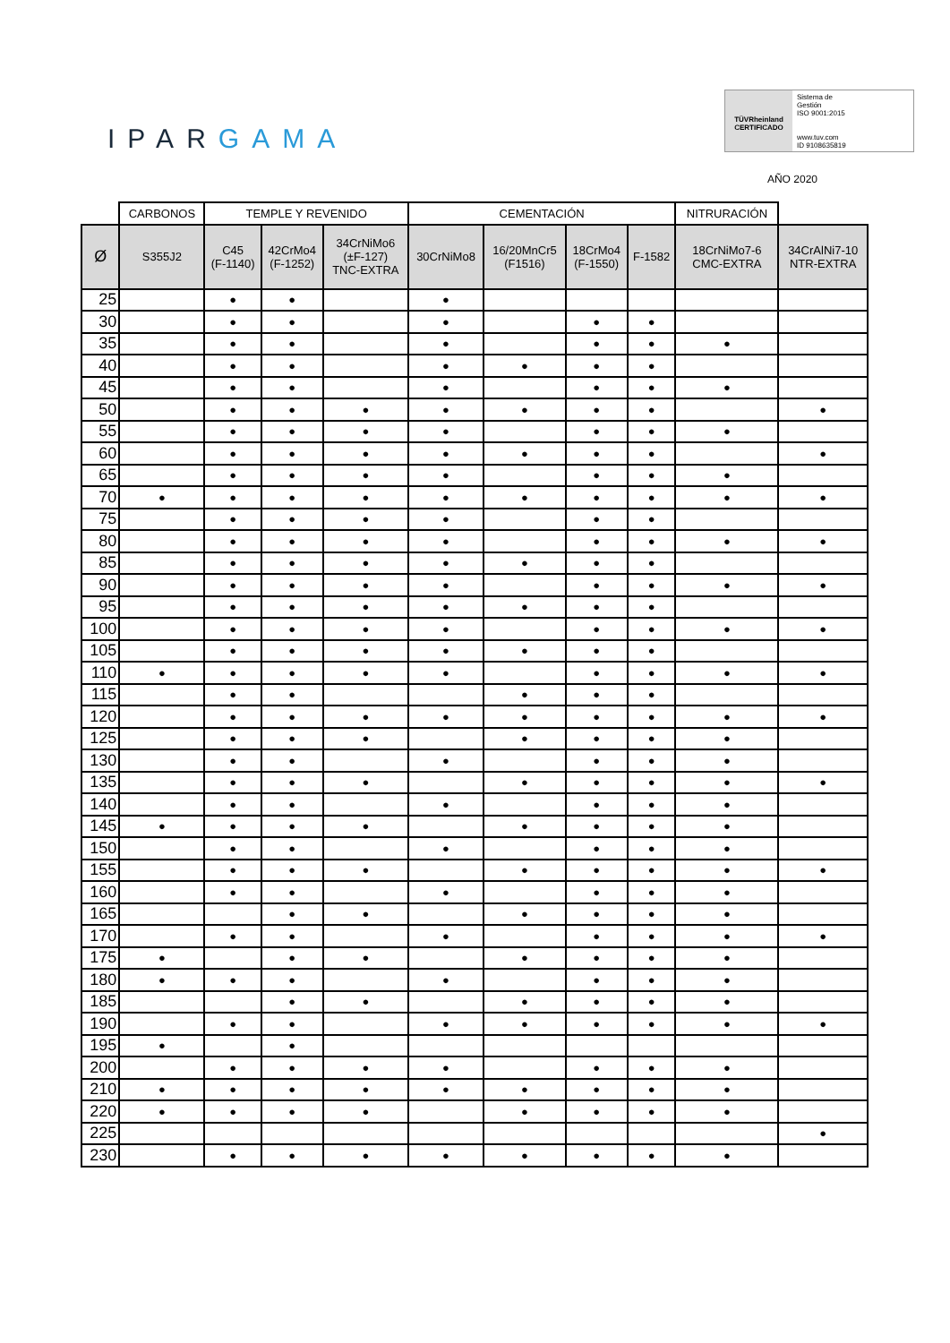IPARGAMA
TÜVRheinland
CERTIFICADO
Sistema de
Gestión
ISO 9001:2015
www.tuv.com
ID 9108635819
AÑO 2020
| | CARBONOS | TEMPLE Y REVENIDO | | | CEMENTACIÓN | | | | NITRURACIÓN | |
| --- | --- | --- | --- | --- | --- | --- | --- | --- | --- | --- |
| Ø | S355J2 | C45 (F-1140) | 42CrMo4 (F-1252) | 34CrNiMo6 (±F-127) TNC-EXTRA | 30CrNiMo8 | 16/20MnCr5 (F1516) | 18CrMo4 (F-1550) | F-1582 | 18CrNiMo7-6 CMC-EXTRA | 34CrAlNi7-10 NTR-EXTRA |
| 25 | | ● | ● | | ● | | | | | |
| 30 | | ● | ● | | ● | | ● | ● | | |
| 35 | | ● | ● | | ● | | ● | ● | ● | |
| 40 | | ● | ● | | ● | ● | ● | ● | | |
| 45 | | ● | ● | | ● | | ● | ● | ● | |
| 50 | | ● | ● | ● | ● | ● | ● | ● | | ● |
| 55 | | ● | ● | ● | ● | | ● | ● | ● | |
| 60 | | ● | ● | ● | ● | ● | ● | ● | | ● |
| 65 | | ● | ● | ● | ● | | ● | ● | ● | |
| 70 | ● | ● | ● | ● | ● | ● | ● | ● | ● | ● |
| 75 | | ● | ● | ● | ● | | ● | ● | | |
| 80 | | ● | ● | ● | ● | | ● | ● | ● | ● |
| 85 | | ● | ● | ● | ● | ● | ● | ● | | |
| 90 | | ● | ● | ● | ● | | ● | ● | ● | ● |
| 95 | | ● | ● | ● | ● | ● | ● | ● | | |
| 100 | | ● | ● | ● | ● | | ● | ● | ● | ● |
| 105 | | ● | ● | ● | ● | ● | ● | ● | | |
| 110 | ● | ● | ● | ● | ● | | ● | ● | ● | ● |
| 115 | | ● | ● | | | ● | ● | ● | | |
| 120 | | ● | ● | ● | ● | ● | ● | ● | ● | ● |
| 125 | | ● | ● | ● | | ● | ● | ● | ● | |
| 130 | | ● | ● | | ● | | ● | ● | ● | |
| 135 | | ● | ● | ● | | ● | ● | ● | ● | ● |
| 140 | | ● | ● | | ● | | ● | ● | ● | |
| 145 | ● | ● | ● | ● | | ● | ● | ● | ● | |
| 150 | | ● | ● | | ● | | ● | ● | ● | |
| 155 | | ● | ● | ● | | ● | ● | ● | ● | ● |
| 160 | | ● | ● | | ● | | ● | ● | ● | |
| 165 | | | ● | ● | | ● | ● | ● | ● | |
| 170 | | ● | ● | | ● | | ● | ● | ● | ● |
| 175 | ● | | ● | ● | | ● | ● | ● | ● | |
| 180 | ● | ● | ● | | ● | | ● | ● | ● | |
| 185 | | | ● | ● | | ● | ● | ● | ● | |
| 190 | | ● | ● | | ● | ● | ● | ● | ● | ● |
| 195 | ● | | ● | | | | | | | |
| 200 | | ● | ● | ● | ● | | ● | ● | ● | |
| 210 | ● | ● | ● | ● | ● | ● | ● | ● | ● | |
| 220 | ● | ● | ● | ● | | ● | ● | ● | ● | |
| 225 | | | | | | | | | | ● |
| 230 | | ● | ● | ● | ● | ● | ● | ● | ● | |